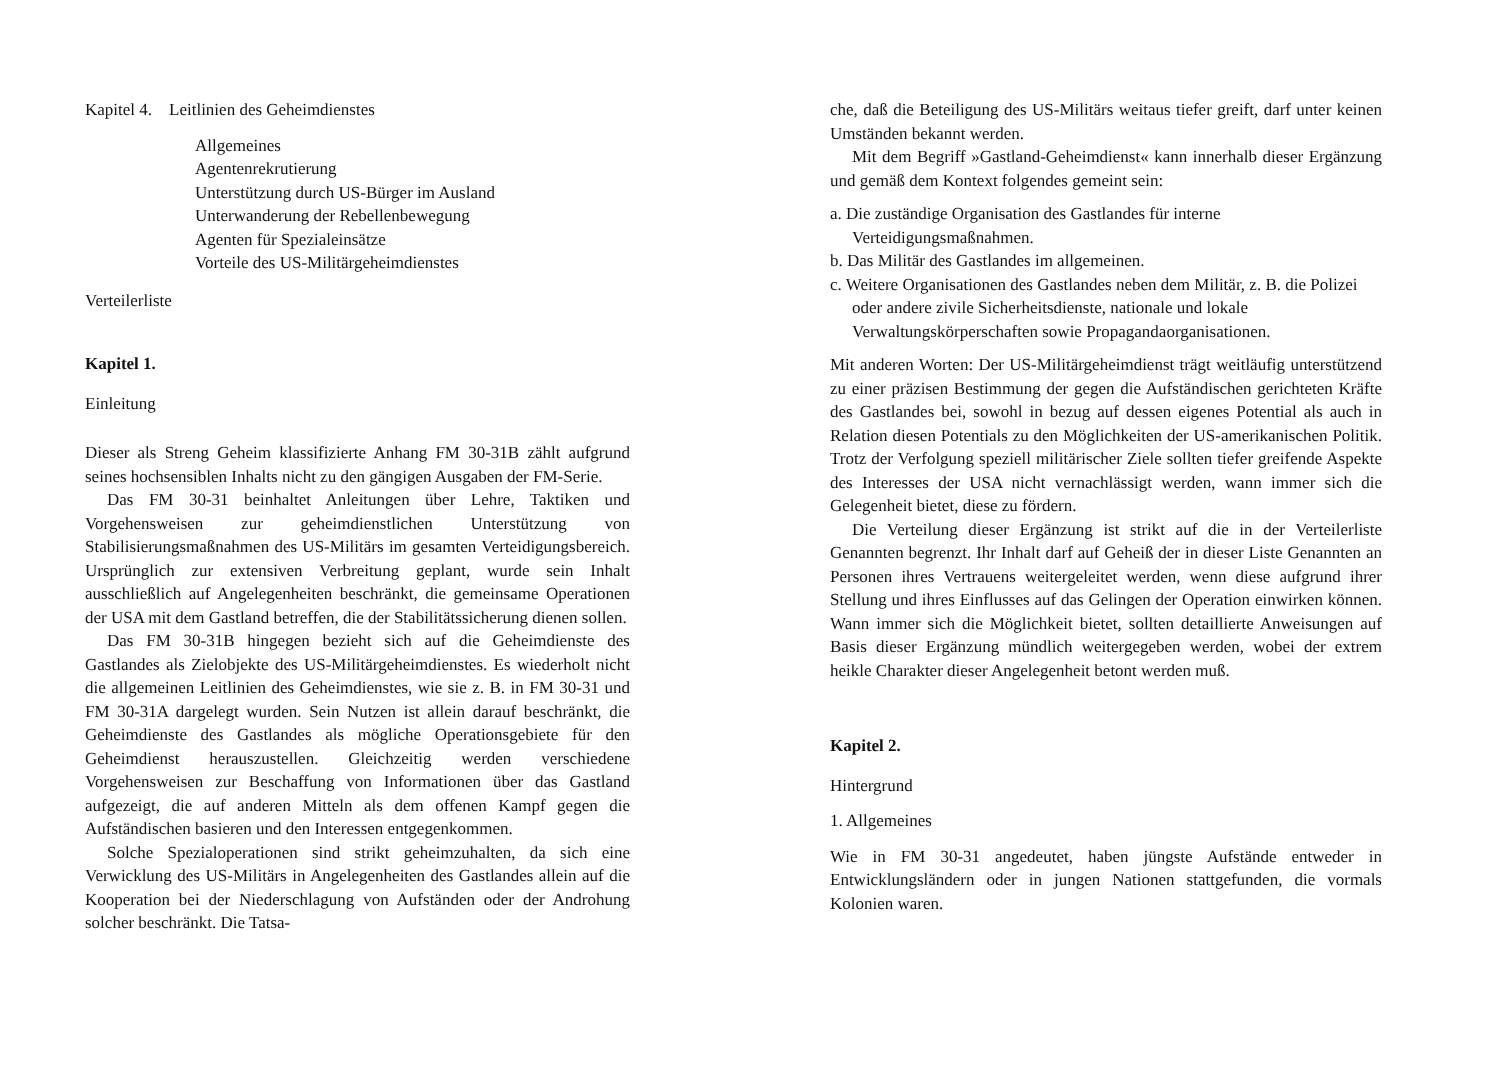Kapitel 4. Leitlinien des Geheimdienstes
Allgemeines
Agentenrekrutierung
Unterstützung durch US-Bürger im Ausland
Unterwanderung der Rebellenbewegung
Agenten für Spezialeinsätze
Vorteile des US-Militärgeheimdienstes
Verteilerliste
Kapitel 1.
Einleitung
Dieser als Streng Geheim klassifizierte Anhang FM 30-31B zählt aufgrund seines hochsensiblen Inhalts nicht zu den gängigen Ausgaben der FM-Serie.
Das FM 30-31 beinhaltet Anleitungen über Lehre, Taktiken und Vorgehensweisen zur geheimdienstlichen Unterstützung von Stabilisierungsmaßnahmen des US-Militärs im gesamten Verteidigungsbereich. Ursprünglich zur extensiven Verbreitung geplant, wurde sein Inhalt ausschließlich auf Angelegenheiten beschränkt, die gemeinsame Operationen der USA mit dem Gastland betreffen, die der Stabilitätssicherung dienen sollen.
Das FM 30-31B hingegen bezieht sich auf die Geheimdienste des Gastlandes als Zielobjekte des US-Militärgeheimdienstes. Es wiederholt nicht die allgemeinen Leitlinien des Geheimdienstes, wie sie z. B. in FM 30-31 und FM 30-31A dargelegt wurden. Sein Nutzen ist allein darauf beschränkt, die Geheimdienste des Gastlandes als mögliche Operationsgebiete für den Geheimdienst herauszustellen. Gleichzeitig werden verschiedene Vorgehensweisen zur Beschaffung von Informationen über das Gastland aufgezeigt, die auf anderen Mitteln als dem offenen Kampf gegen die Aufständischen basieren und den Interessen entgegenkommen.
Solche Spezialoperationen sind strikt geheimzuhalten, da sich eine Verwicklung des US-Militärs in Angelegenheiten des Gastlandes allein auf die Kooperation bei der Niederschlagung von Aufständen oder der Androhung solcher beschränkt. Die Tatsa-
che, daß die Beteiligung des US-Militärs weitaus tiefer greift, darf unter keinen Umständen bekannt werden.
Mit dem Begriff »Gastland-Geheimdienst« kann innerhalb dieser Ergänzung und gemäß dem Kontext folgendes gemeint sein:
a. Die zuständige Organisation des Gastlandes für interne Verteidigungsmaßnahmen.
b. Das Militär des Gastlandes im allgemeinen.
c. Weitere Organisationen des Gastlandes neben dem Militär, z. B. die Polizei oder andere zivile Sicherheitsdienste, nationale und lokale Verwaltungskörperschaften sowie Propagandaorganisationen.
Mit anderen Worten: Der US-Militärgeheimdienst trägt weitläufig unterstützend zu einer präzisen Bestimmung der gegen die Aufständischen gerichteten Kräfte des Gastlandes bei, sowohl in bezug auf dessen eigenes Potential als auch in Relation diesen Potentials zu den Möglichkeiten der US-amerikanischen Politik. Trotz der Verfolgung speziell militärischer Ziele sollten tiefer greifende Aspekte des Interesses der USA nicht vernachlässigt werden, wann immer sich die Gelegenheit bietet, diese zu fördern.
Die Verteilung dieser Ergänzung ist strikt auf die in der Verteilerliste Genannten begrenzt. Ihr Inhalt darf auf Geheiß der in dieser Liste Genannten an Personen ihres Vertrauens weitergeleitet werden, wenn diese aufgrund ihrer Stellung und ihres Einflusses auf das Gelingen der Operation einwirken können. Wann immer sich die Möglichkeit bietet, sollten detaillierte Anweisungen auf Basis dieser Ergänzung mündlich weitergegeben werden, wobei der extrem heikle Charakter dieser Angelegenheit betont werden muß.
Kapitel 2.
Hintergrund
1. Allgemeines
Wie in FM 30-31 angedeutet, haben jüngste Aufstände entweder in Entwicklungsländern oder in jungen Nationen stattgefunden, die vormals Kolonien waren.